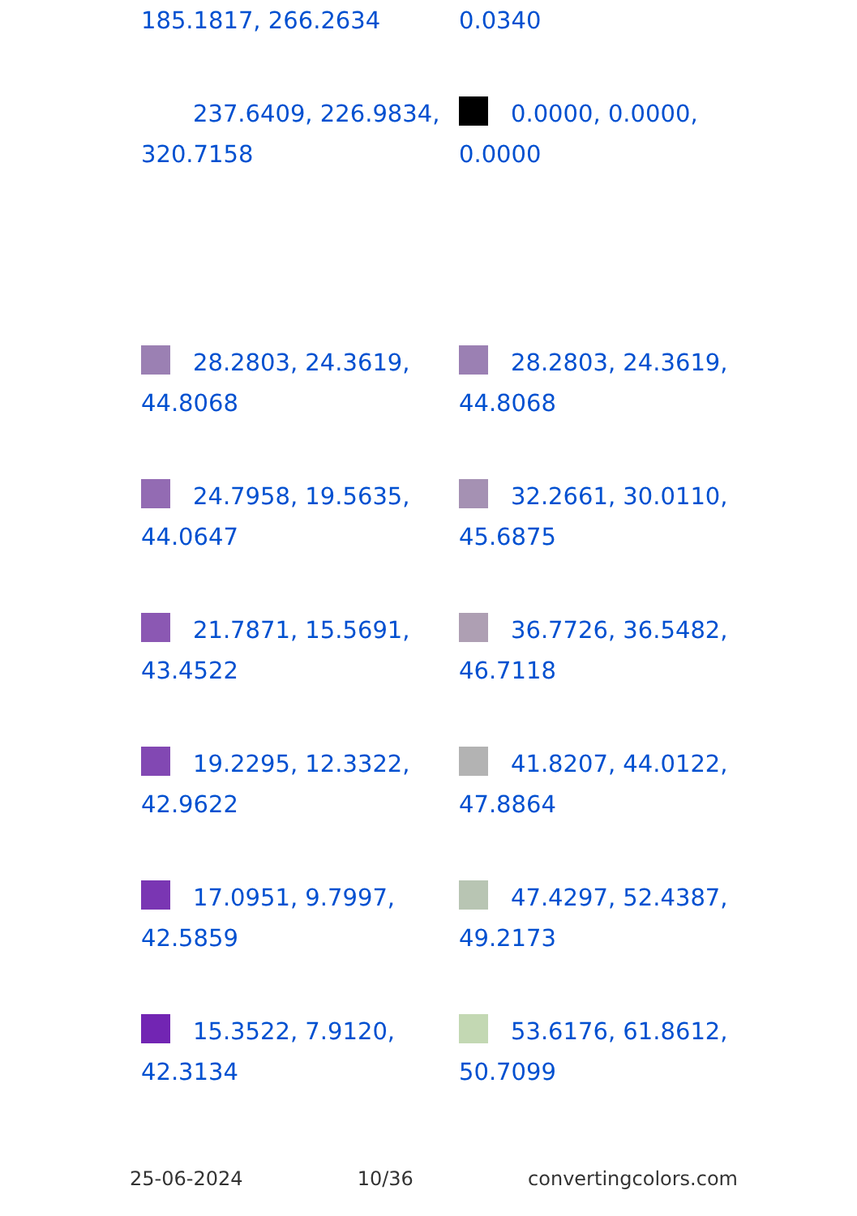185.1817, 266.2634 0.0340
237.6409, 226.9834, 320.7158
0.0000, 0.0000, 0.0000
28.2803, 24.3619, 44.8068
28.2803, 24.3619, 44.8068
24.7958, 19.5635, 44.0647
32.2661, 30.0110, 45.6875
21.7871, 15.5691, 43.4522
36.7726, 36.5482, 46.7118
19.2295, 12.3322, 42.9622
41.8207, 44.0122, 47.8864
17.0951, 9.7997, 42.5859
47.4297, 52.4387, 49.2173
15.3522, 7.9120, 42.3134
53.6176, 61.8612, 50.7099
25-06-2024 10/36 convertingcolors.com